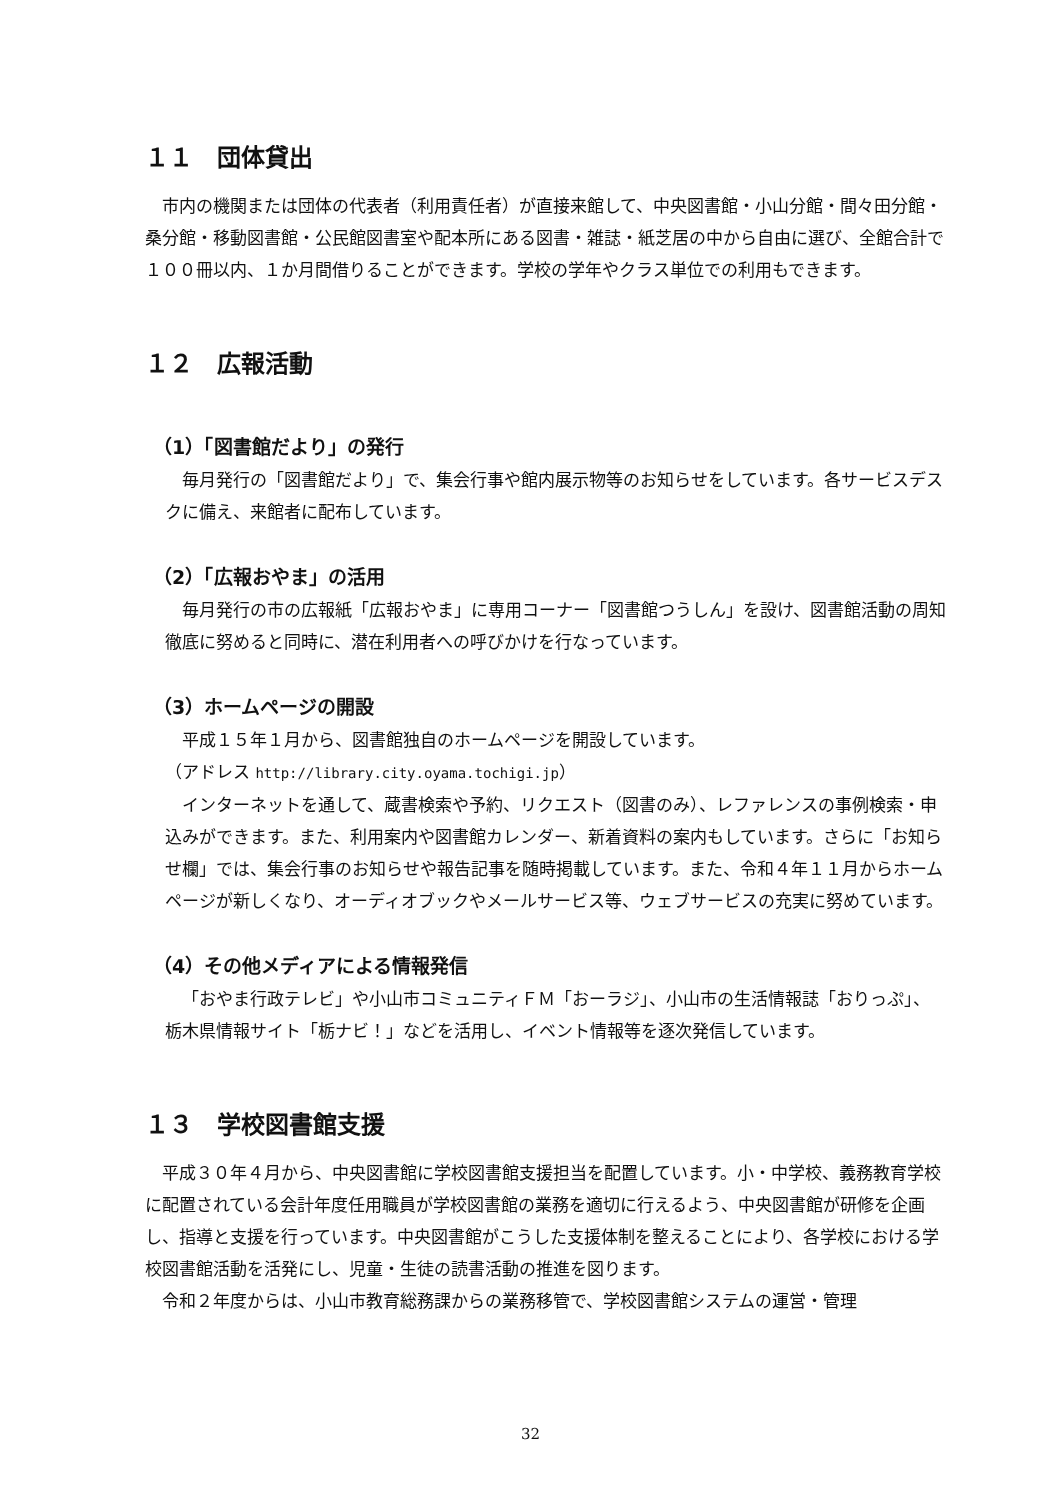１１　団体貸出
市内の機関または団体の代表者（利用責任者）が直接来館して、中央図書館・小山分館・間々田分館・桑分館・移動図書館・公民館図書室や配本所にある図書・雑誌・紙芝居の中から自由に選び、全館合計で１００冊以内、１か月間借りることができます。学校の学年やクラス単位での利用もできます。
１２　広報活動
（1）「図書館だより」の発行
毎月発行の「図書館だより」で、集会行事や館内展示物等のお知らせをしています。各サービスデスクに備え、来館者に配布しています。
（2）「広報おやま」の活用
毎月発行の市の広報紙「広報おやま」に専用コーナー「図書館つうしん」を設け、図書館活動の周知徹底に努めると同時に、潜在利用者への呼びかけを行なっています。
（3）ホームページの開設
平成１５年１月から、図書館独自のホームページを開設しています。
（アドレス http://library.city.oyama.tochigi.jp）
インターネットを通して、蔵書検索や予約、リクエスト（図書のみ）、レファレンスの事例検索・申込みができます。また、利用案内や図書館カレンダー、新着資料の案内もしています。さらに「お知らせ欄」では、集会行事のお知らせや報告記事を随時掲載しています。また、令和４年１１月からホームページが新しくなり、オーディオブックやメールサービス等、ウェブサービスの充実に努めています。
（4）その他メディアによる情報発信
「おやま行政テレビ」や小山市コミュニティＦＭ「おーラジ」、小山市の生活情報誌「おりっぷ」、栃木県情報サイト「栃ナビ！」などを活用し、イベント情報等を逐次発信しています。
１３　学校図書館支援
平成３０年４月から、中央図書館に学校図書館支援担当を配置しています。小・中学校、義務教育学校に配置されている会計年度任用職員が学校図書館の業務を適切に行えるよう、中央図書館が研修を企画し、指導と支援を行っています。中央図書館がこうした支援体制を整えることにより、各学校における学校図書館活動を活発にし、児童・生徒の読書活動の推進を図ります。
令和２年度からは、小山市教育総務課からの業務移管で、学校図書館システムの運営・管理
32